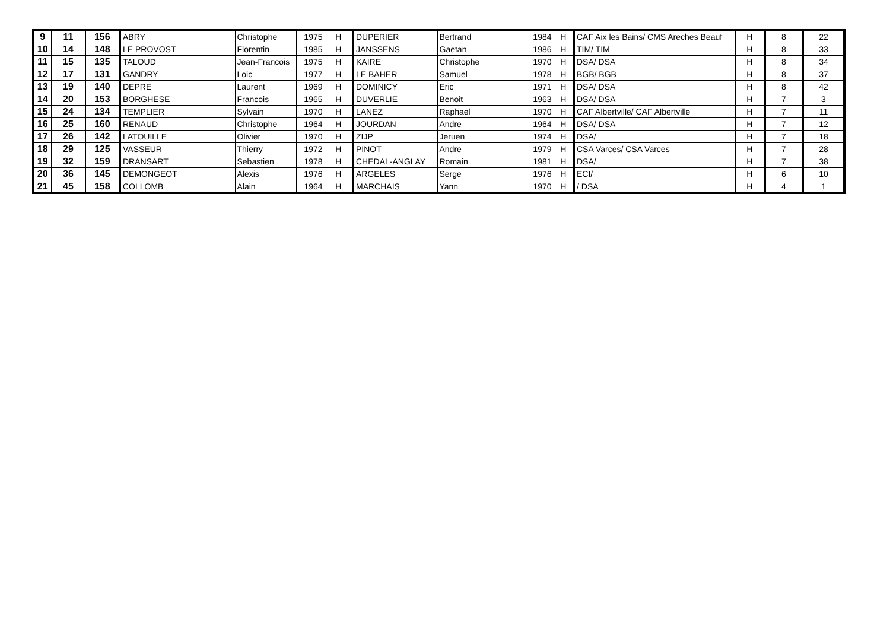| 9 | 11 | 156 | ABRY | Christophe | 1975 | H | DUPERIER | Bertrand | 1984 | H | CAF Aix les Bains/ CMS Areches Beauf | H | 8 | 22 |
| 10 | 14 | 148 | LE PROVOST | Florentin | 1985 | H | JANSSENS | Gaetan | 1986 | H | TIM/ TIM | H | 8 | 33 |
| 11 | 15 | 135 | TALOUD | Jean-Francois | 1975 | H | KAIRE | Christophe | 1970 | H | DSA/ DSA | H | 8 | 34 |
| 12 | 17 | 131 | GANDRY | Loic | 1977 | H | LE BAHER | Samuel | 1978 | H | BGB/ BGB | H | 8 | 37 |
| 13 | 19 | 140 | DEPRE | Laurent | 1969 | H | DOMINICY | Eric | 1971 | H | DSA/ DSA | H | 8 | 42 |
| 14 | 20 | 153 | BORGHESE | Francois | 1965 | H | DUVERLIE | Benoit | 1963 | H | DSA/ DSA | H | 7 | 3 |
| 15 | 24 | 134 | TEMPLIER | Sylvain | 1970 | H | LANEZ | Raphael | 1970 | H | CAF Albertville/ CAF Albertville | H | 7 | 11 |
| 16 | 25 | 160 | RENAUD | Christophe | 1964 | H | JOURDAN | Andre | 1964 | H | DSA/ DSA | H | 7 | 12 |
| 17 | 26 | 142 | LATOUILLE | Olivier | 1970 | H | ZIJP | Jeruen | 1974 | H | DSA/ | H | 7 | 18 |
| 18 | 29 | 125 | VASSEUR | Thierry | 1972 | H | PINOT | Andre | 1979 | H | CSA Varces/ CSA Varces | H | 7 | 28 |
| 19 | 32 | 159 | DRANSART | Sebastien | 1978 | H | CHEDAL-ANGLAY | Romain | 1981 | H | DSA/ | H | 7 | 38 |
| 20 | 36 | 145 | DEMONGEOT | Alexis | 1976 | H | ARGELES | Serge | 1976 | H | ECI/ | H | 6 | 10 |
| 21 | 45 | 158 | COLLOMB | Alain | 1964 | H | MARCHAIS | Yann | 1970 | H | / DSA | H | 4 | 1 |